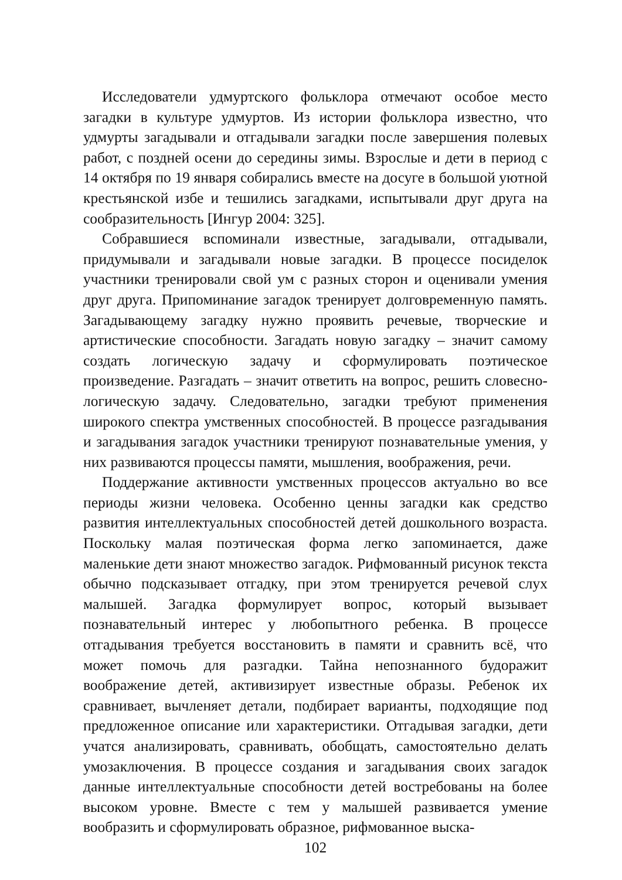Исследователи удмуртского фольклора отмечают особое место загадки в культуре удмуртов. Из истории фольклора известно, что удмурты загадывали и отгадывали загадки после завершения полевых работ, с поздней осени до середины зимы. Взрослые и дети в период с 14 октября по 19 января собирались вместе на досуге в большой уютной крестьянской избе и тешились загадками, испытывали друг друга на сообразительность [Ингур 2004: 325].
Собравшиеся вспоминали известные, загадывали, отгадывали, придумывали и загадывали новые загадки. В процессе посиделок участники тренировали свой ум с разных сторон и оценивали умения друг друга. Припоминание загадок тренирует долговременную память. Загадывающему загадку нужно проявить речевые, творческие и артистические способности. Загадать новую загадку – значит самому создать логическую задачу и сформулировать поэтическое произведение. Разгадать – значит ответить на вопрос, решить словесно-логическую задачу. Следовательно, загадки требуют применения широкого спектра умственных способностей. В процессе разгадывания и загадывания загадок участники тренируют познавательные умения, у них развиваются процессы памяти, мышления, воображения, речи.
Поддержание активности умственных процессов актуально во все периоды жизни человека. Особенно ценны загадки как средство развития интеллектуальных способностей детей дошкольного возраста. Поскольку малая поэтическая форма легко запоминается, даже маленькие дети знают множество загадок. Рифмованный рисунок текста обычно подсказывает отгадку, при этом тренируется речевой слух малышей. Загадка формулирует вопрос, который вызывает познавательный интерес у любопытного ребенка. В процессе отгадывания требуется восстановить в памяти и сравнить всё, что может помочь для разгадки. Тайна непознанного будоражит воображение детей, активизирует известные образы. Ребенок их сравнивает, вычленяет детали, подбирает варианты, подходящие под предложенное описание или характеристики. Отгадывая загадки, дети учатся анализировать, сравнивать, обобщать, самостоятельно делать умозаключения. В процессе создания и загадывания своих загадок данные интеллектуальные способности детей востребованы на более высоком уровне. Вместе с тем у малышей развивается умение вообразить и сформулировать образное, рифмованное выска-
102